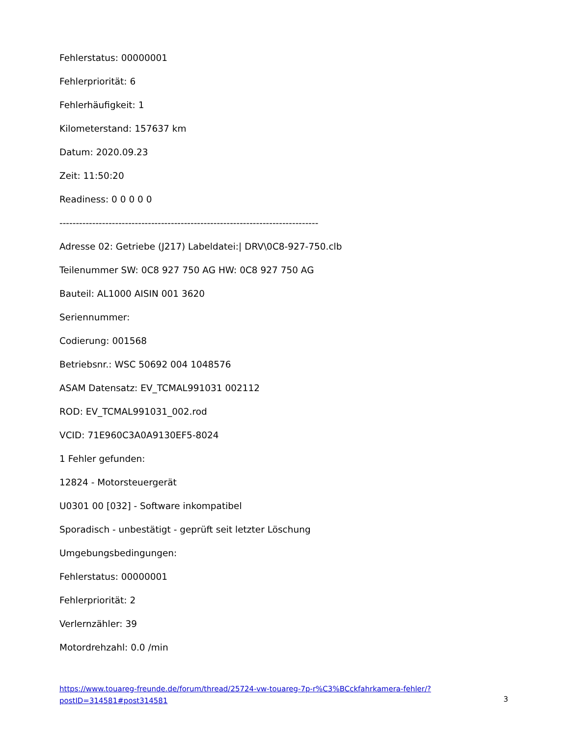Fehlerstatus: 00000001
Fehlerpriorität: 6
Fehlerhäufigkeit: 1
Kilometerstand: 157637 km
Datum: 2020.09.23
Zeit: 11:50:20
Readiness: 0 0 0 0 0
-------------------------------------------------------------------------------
Adresse 02: Getriebe (J217) Labeldatei:| DRV\0C8-927-750.clb
Teilenummer SW: 0C8 927 750 AG HW: 0C8 927 750 AG
Bauteil: AL1000 AISIN 001 3620
Seriennummer:
Codierung: 001568
Betriebsnr.: WSC 50692 004 1048576
ASAM Datensatz: EV_TCMAL991031 002112
ROD: EV_TCMAL991031_002.rod
VCID: 71E960C3A0A9130EF5-8024
1 Fehler gefunden:
12824 - Motorsteuergerät
U0301 00 [032] - Software inkompatibel
Sporadisch - unbestätigt - geprüft seit letzter Löschung
Umgebungsbedingungen:
Fehlerstatus: 00000001
Fehlerpriorität: 2
Verlernzähler: 39
Motordrehzahl: 0.0 /min
https://www.touareg-freunde.de/forum/thread/25724-vw-touareg-7p-r%C3%BCckfahrkamera-fehler/?postID=314581#post314581
3